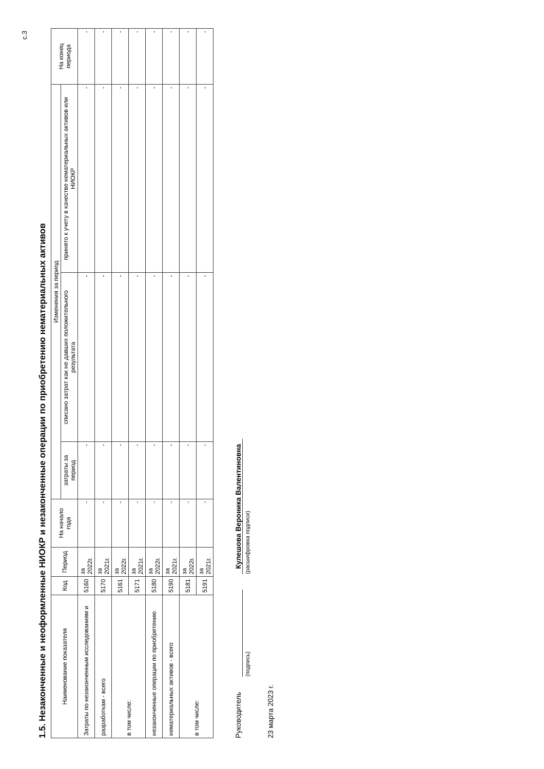с.3
1.5. Незаконченные и неоформленные НИОКР и незаконченные операции по приобретению нематериальных активов
| Наименование показателя | Код | Период | На начало года | Изменения за период | | | На конец периода |
| --- | --- | --- | --- | --- | --- | --- | --- |
| | | | | затраты за период | списано затрат как не давших положительного результата | принято к учету в качестве нематериальных активов или НИОКР | |
| Затраты по незаконченным исследованиям и | 5160 | за 2022г. | - | - | - | - | - |
| разработкам - всего | 5170 | за 2021г. | - | - | - | - | - |
| в том числе: | 5161 | за 2022г. | - | - | - | - | - |
| | 5171 | за 2021г. | - | - | - | - | - |
| незаконченные операции по приобретению | 5180 | за 2022г. | - | - | - | - | - |
| нематериальных активов - всего | 5190 | за 2021г. | - | - | - | - | - |
| в том числе: | 5181 | за 2022г. | - | - | - | - | - |
| | 5191 | за 2021г. | - | - | - | - | - |
Руководитель
(подпись)
Кулешова Вероника Валентиновна
(расшифровка подписи)
23 марта 2023 г.